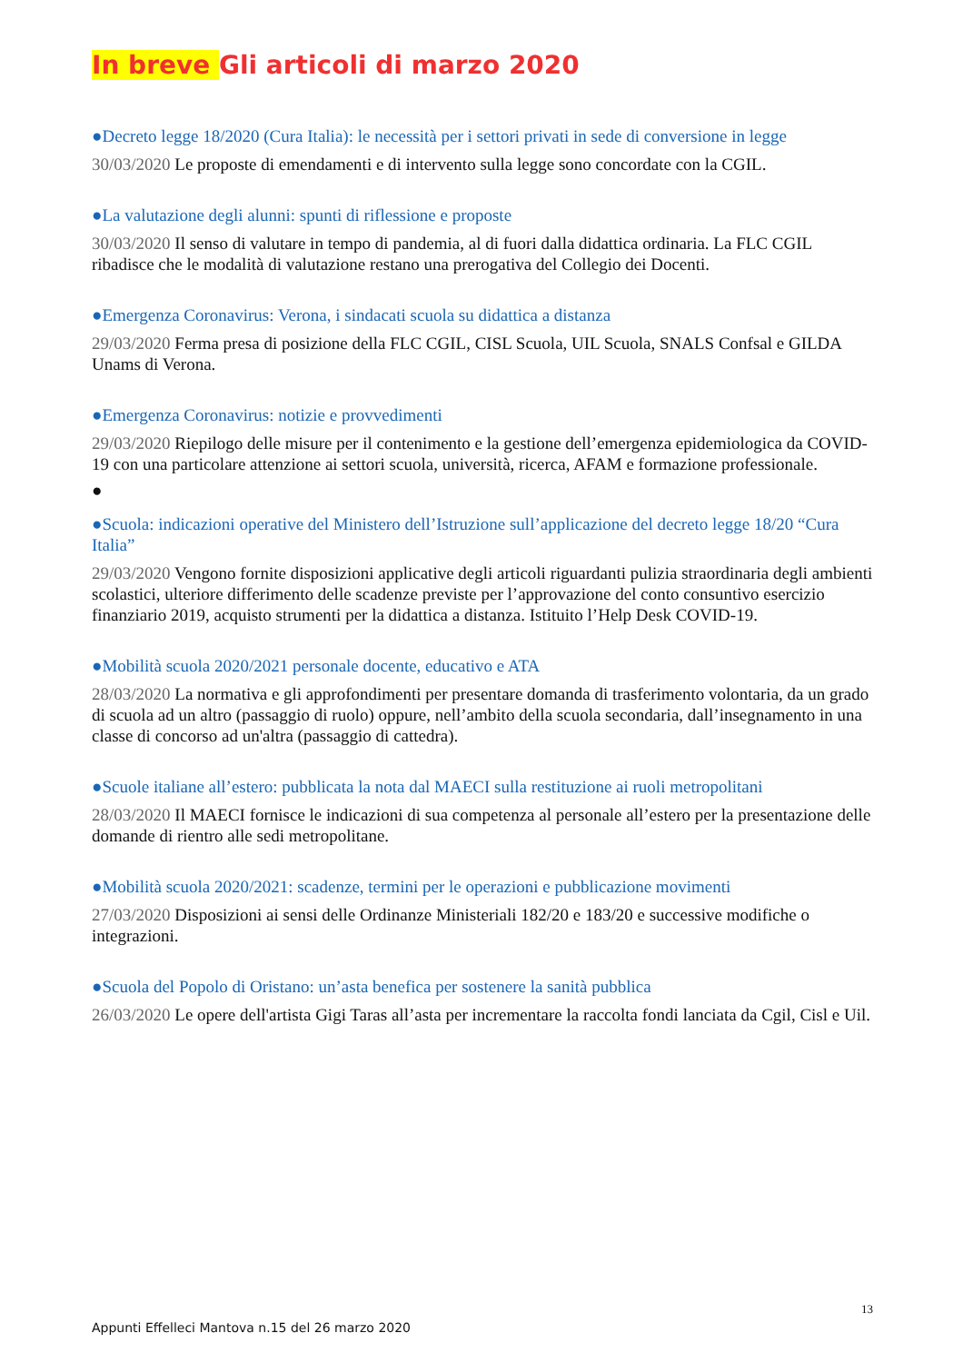In breve Gli articoli di marzo 2020
●Decreto legge 18/2020 (Cura Italia): le necessità per i settori privati in sede di conversione in legge
30/03/2020 Le proposte di emendamenti e di intervento sulla legge sono concordate con la CGIL.
●La valutazione degli alunni: spunti di riflessione e proposte
30/03/2020 Il senso di valutare in tempo di pandemia, al di fuori dalla didattica ordinaria. La FLC CGIL ribadisce che le modalità di valutazione restano una prerogativa del Collegio dei Docenti.
●Emergenza Coronavirus: Verona, i sindacati scuola su didattica a distanza
29/03/2020 Ferma presa di posizione della FLC CGIL, CISL Scuola, UIL Scuola, SNALS Confsal e GILDA Unams di Verona.
●Emergenza Coronavirus: notizie e provvedimenti
29/03/2020 Riepilogo delle misure per il contenimento e la gestione dell’emergenza epidemiologica da COVID-19 con una particolare attenzione ai settori scuola, università, ricerca, AFAM e formazione professionale.
●
●Scuola: indicazioni operative del Ministero dell’Istruzione sull’applicazione del decreto legge 18/20 “Cura Italia”
29/03/2020 Vengono fornite disposizioni applicative degli articoli riguardanti pulizia straordinaria degli ambienti scolastici, ulteriore differimento delle scadenze previste per l’approvazione del conto consuntivo esercizio finanziario 2019, acquisto strumenti per la didattica a distanza. Istituito l’Help Desk COVID-19.
●Mobilità scuola 2020/2021 personale docente, educativo e ATA
28/03/2020 La normativa e gli approfondimenti per presentare domanda di trasferimento volontaria, da un grado di scuola ad un altro (passaggio di ruolo) oppure, nell’ambito della scuola secondaria, dall’insegnamento in una classe di concorso ad un'altra (passaggio di cattedra).
●Scuole italiane all’estero: pubblicata la nota dal MAECI sulla restituzione ai ruoli metropolitani
28/03/2020 Il MAECI fornisce le indicazioni di sua competenza al personale all’estero per la presentazione delle domande di rientro alle sedi metropolitane.
●Mobilità scuola 2020/2021: scadenze, termini per le operazioni e pubblicazione movimenti
27/03/2020 Disposizioni ai sensi delle Ordinanze Ministeriali 182/20 e 183/20 e successive modifiche o integrazioni.
●Scuola del Popolo di Oristano: un’asta benefica per sostenere la sanità pubblica
26/03/2020 Le opere dell'artista Gigi Taras all’asta per incrementare la raccolta fondi lanciata da Cgil, Cisl e Uil.
13
Appunti Effelleci Mantova n.15 del 26 marzo 2020